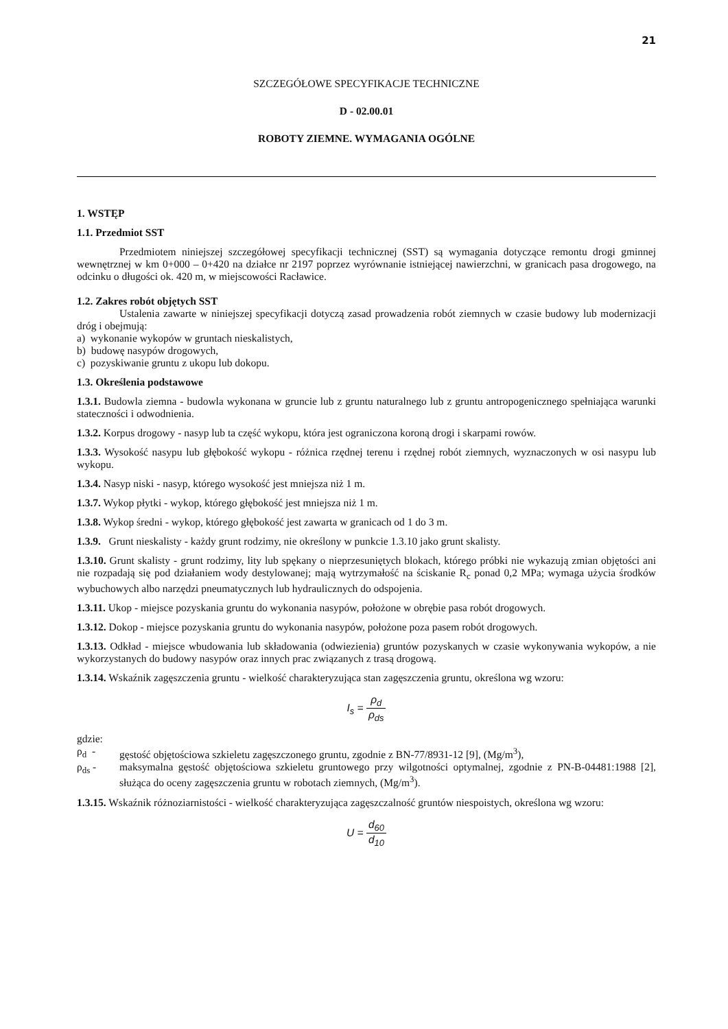21
SZCZEGÓŁOWE SPECYFIKACJE TECHNICZNE
D - 02.00.01
ROBOTY ZIEMNE. WYMAGANIA OGÓLNE
1. WSTĘP
1.1. Przedmiot SST
Przedmiotem niniejszej szczegółowej specyfikacji technicznej (SST) są wymagania dotyczące remontu drogi gminnej wewnętrznej w km 0+000 – 0+420 na działce nr 2197 poprzez wyrównanie istniejącej nawierzchni, w granicach pasa drogowego, na odcinku o długości ok. 420 m, w miejscowości Racławice.
1.2. Zakres robót objętych SST
Ustalenia zawarte w niniejszej specyfikacji dotyczą zasad prowadzenia robót ziemnych w czasie budowy lub modernizacji dróg i obejmują:
a) wykonanie wykopów w gruntach nieskalistych,
b) budowę nasypów drogowych,
c) pozyskiwanie gruntu z ukopu lub dokopu.
1.3. Określenia podstawowe
1.3.1. Budowla ziemna - budowla wykonana w gruncie lub z gruntu naturalnego lub z gruntu antropogenicznego spełniająca warunki stateczności i odwodnienia.
1.3.2. Korpus drogowy - nasyp lub ta część wykopu, która jest ograniczona koroną drogi i skarpami rowów.
1.3.3. Wysokość nasypu lub głębokość wykopu - różnica rzędnej terenu i rzędnej robót ziemnych, wyznaczonych w osi nasypu lub wykopu.
1.3.4. Nasyp niski - nasyp, którego wysokość jest mniejsza niż 1 m.
1.3.7. Wykop płytki - wykop, którego głębokość jest mniejsza niż 1 m.
1.3.8. Wykop średni - wykop, którego głębokość jest zawarta w granicach od 1 do 3 m.
1.3.9. Grunt nieskalisty - każdy grunt rodzimy, nie określony w punkcie 1.3.10 jako grunt skalisty.
1.3.10. Grunt skalisty - grunt rodzimy, lity lub spękany o nieprzesuniętych blokach, którego próbki nie wykazują zmian objętości ani nie rozpadają się pod działaniem wody destylowanej; mają wytrzymałość na ściskanie R<sub>c</sub> ponad 0,2 MPa; wymaga użycia środków wybuchowych albo narzędzi pneumatycznych lub hydraulicznych do odspojenia.
1.3.11. Ukop - miejsce pozyskania gruntu do wykonania nasypów, położone w obrębie pasa robót drogowych.
1.3.12. Dokop - miejsce pozyskania gruntu do wykonania nasypów, położone poza pasem robót drogowych.
1.3.13. Odkład - miejsce wbudowania lub składowania (odwiezienia) gruntów pozyskanych w czasie wykonywania wykopów, a nie wykorzystanych do budowy nasypów oraz innych prac związanych z trasą drogową.
1.3.14. Wskaźnik zagęszczenia gruntu - wielkość charakteryzująca stan zagęszczenia gruntu, określona wg wzoru:
I<sub>s</sub> = ρ<sub>d</sub> ρ<sub>ds</sub>
gdzie:
ρ<sub>d</sub> - gęstość objętościowa szkieletu zagęszczonego gruntu, zgodnie z BN-77/8931-12 [9], (Mg/m<sup>3</sup>),
ρ<sub>ds</sub> - maksymalna gęstość objętościowa szkieletu gruntowego przy wilgotności optymalnej, zgodnie z PN-B-04481:1988 [2], służąca do oceny zagęszczenia gruntu w robotach ziemnych, (Mg/m<sup>3</sup>).
1.3.15. Wskaźnik różnoziarnistości - wielkość charakteryzująca zagęszczalność gruntów niespoistych, określona wg wzoru:
U = d<sub>60</sub> d<sub>10</sub>